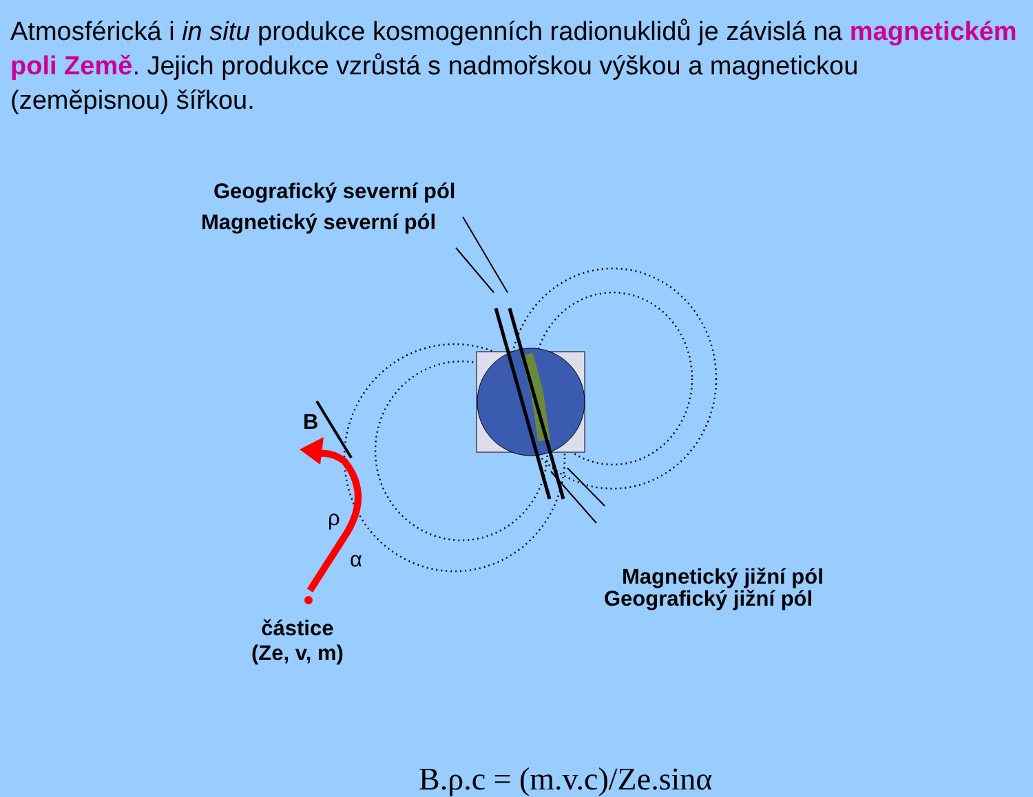Atmosférická i in situ produkce kosmogenních radionuklidů je závislá na magnetickém poli Země. Jejich produkce vzrůstá s nadmořskou výškou a magnetickou (zeměpisnou) šířkou.
Geografický severní pól
Magnetický severní pól
Magnetický jižní pól
Geografický jižní pól
B
ρ
α
částice
(Ze, v, m)
B.ρ.c = (m.v.c)/Ze.sinα